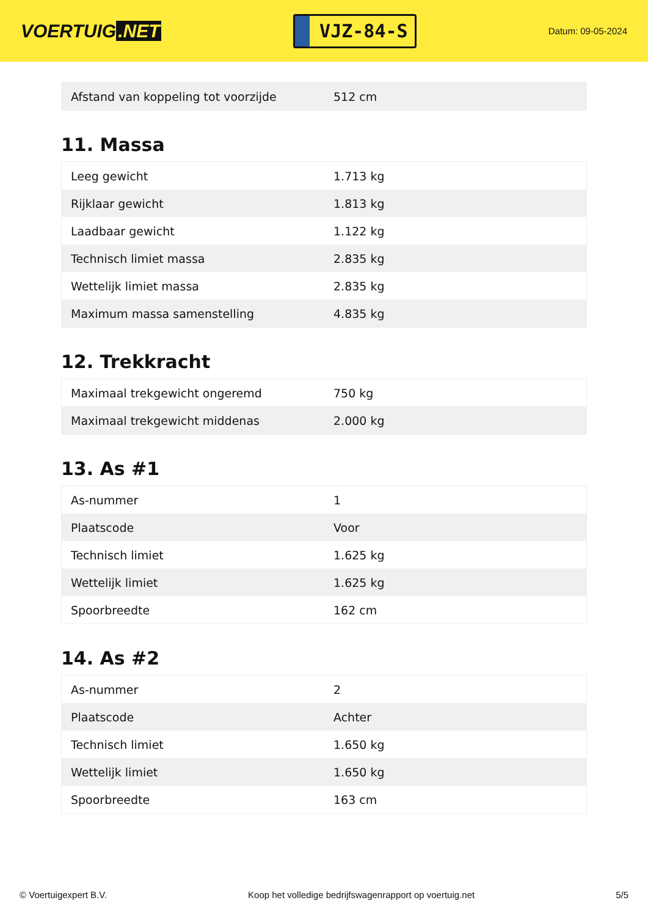VOERTUIG.NET
VJZ-84-S
Datum: 09-05-2024
| Afstand van koppeling tot voorzijde | 512 cm |
11. Massa
| Leeg gewicht | 1.713 kg |
| Rijklaar gewicht | 1.813 kg |
| Laadbaar gewicht | 1.122 kg |
| Technisch limiet massa | 2.835 kg |
| Wettelijk limiet massa | 2.835 kg |
| Maximum massa samenstelling | 4.835 kg |
12. Trekkracht
| Maximaal trekgewicht ongeremd | 750 kg |
| Maximaal trekgewicht middenas | 2.000 kg |
13. As #1
| As-nummer | 1 |
| Plaatscode | Voor |
| Technisch limiet | 1.625 kg |
| Wettelijk limiet | 1.625 kg |
| Spoorbreedte | 162 cm |
14. As #2
| As-nummer | 2 |
| Plaatscode | Achter |
| Technisch limiet | 1.650 kg |
| Wettelijk limiet | 1.650 kg |
| Spoorbreedte | 163 cm |
© Voertuigexpert B.V. Koop het volledige bedrijfswagenrapport op voertuig.net 5/5